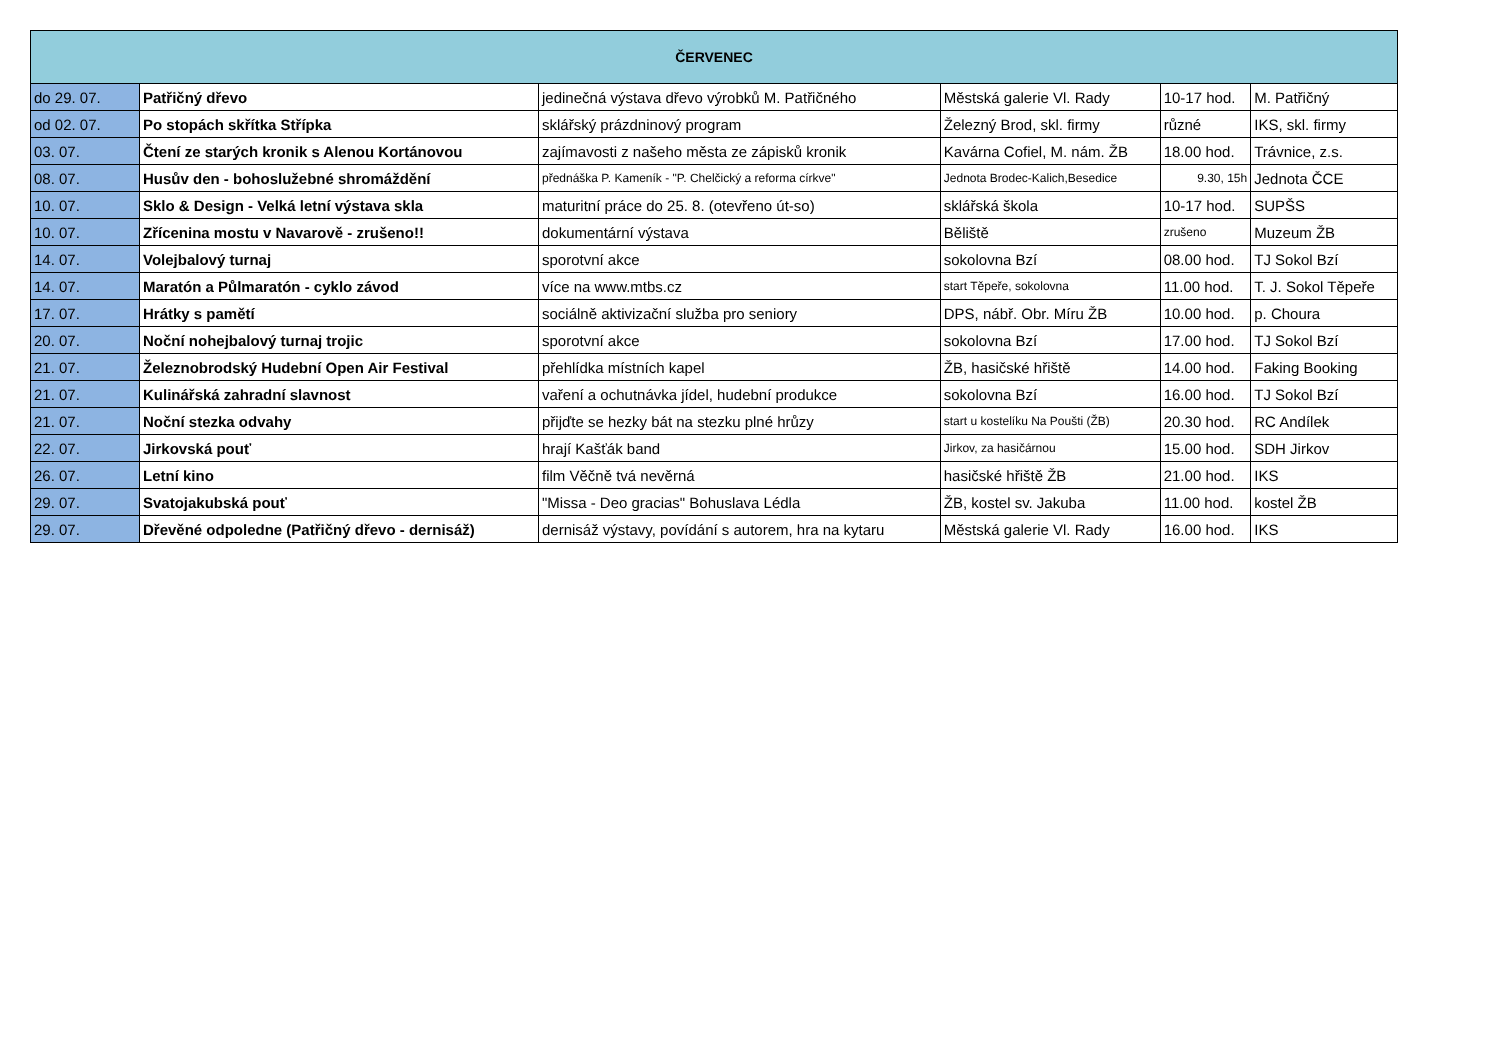| ČERVENEC | | | | | |
| --- | --- | --- | --- | --- | --- |
| do 29. 07. | Patřičný dřevo | jedinečná výstava dřevo výrobků M. Patřičného | Městská galerie Vl. Rady | 10-17 hod. | M. Patřičný |
| od 02. 07. | Po stopách skřítka Střípka | sklářský prázdninový program | Železný Brod, skl. firmy | různé | IKS, skl. firmy |
| 03. 07. | Čtení ze starých kronik s Alenou Kortánovou | zajímavosti z našeho města ze zápisků kronik | Kavárna Cofiel, M. nám. ŽB | 18.00 hod. | Trávnice, z.s. |
| 08. 07. | Husův den - bohoslužebné shromáždění | přednáška P. Kameník - "P. Chelčický a reforma církve" | Jednota Brodec-Kalich,Besedice | 9.30, 15h | Jednota ČCE |
| 10. 07. | Sklo & Design - Velká letní výstava skla | maturitní práce do 25. 8. (otevřeno út-so) | sklářská škola | 10-17 hod. | SUPŠS |
| 10. 07. | Zřícenina mostu v Navarově - zrušeno!! | dokumentární výstava | Běliště | zrušeno | Muzeum ŽB |
| 14. 07. | Volejbalový turnaj | sporotvní akce | sokolovna Bzí | 08.00 hod. | TJ Sokol Bzí |
| 14. 07. | Maratón a Půlmaratón - cyklo závod | více na www.mtbs.cz | start Těpeře, sokolovna | 11.00 hod. | T. J. Sokol Těpeře |
| 17. 07. | Hrátky s pamětí | sociálně aktivizační služba pro seniory | DPS, nábř. Obr. Míru ŽB | 10.00 hod. | p. Choura |
| 20. 07. | Noční nohejbalový turnaj trojic | sporotvní akce | sokolovna Bzí | 17.00 hod. | TJ Sokol Bzí |
| 21. 07. | Železnobrodský Hudební Open Air Festival | přehlídka místních kapel | ŽB, hasičské hřiště | 14.00 hod. | Faking Booking |
| 21. 07. | Kulinářská zahradní slavnost | vaření a ochutnávka jídel, hudební produkce | sokolovna Bzí | 16.00 hod. | TJ Sokol Bzí |
| 21. 07. | Noční stezka odvahy | přijďte se hezky bát na stezku plné hrůzy | start u kostelíku Na Poušti (ŽB) | 20.30 hod. | RC Andílek |
| 22. 07. | Jirkovská pouť | hrají Kašťák band | Jirkov, za hasičárnou | 15.00 hod. | SDH Jirkov |
| 26. 07. | Letní kino | film Věčně tvá nevěrná | hasičské hřiště ŽB | 21.00 hod. | IKS |
| 29. 07. | Svatojakubská pouť | "Missa - Deo gracias" Bohuslava Lédla | ŽB, kostel sv. Jakuba | 11.00 hod. | kostel ŽB |
| 29. 07. | Dřevěné odpoledne (Patřičný dřevo - dernisáž) | dernisáž výstavy, povídání s autorem, hra na kytaru | Městská galerie Vl. Rady | 16.00 hod. | IKS |